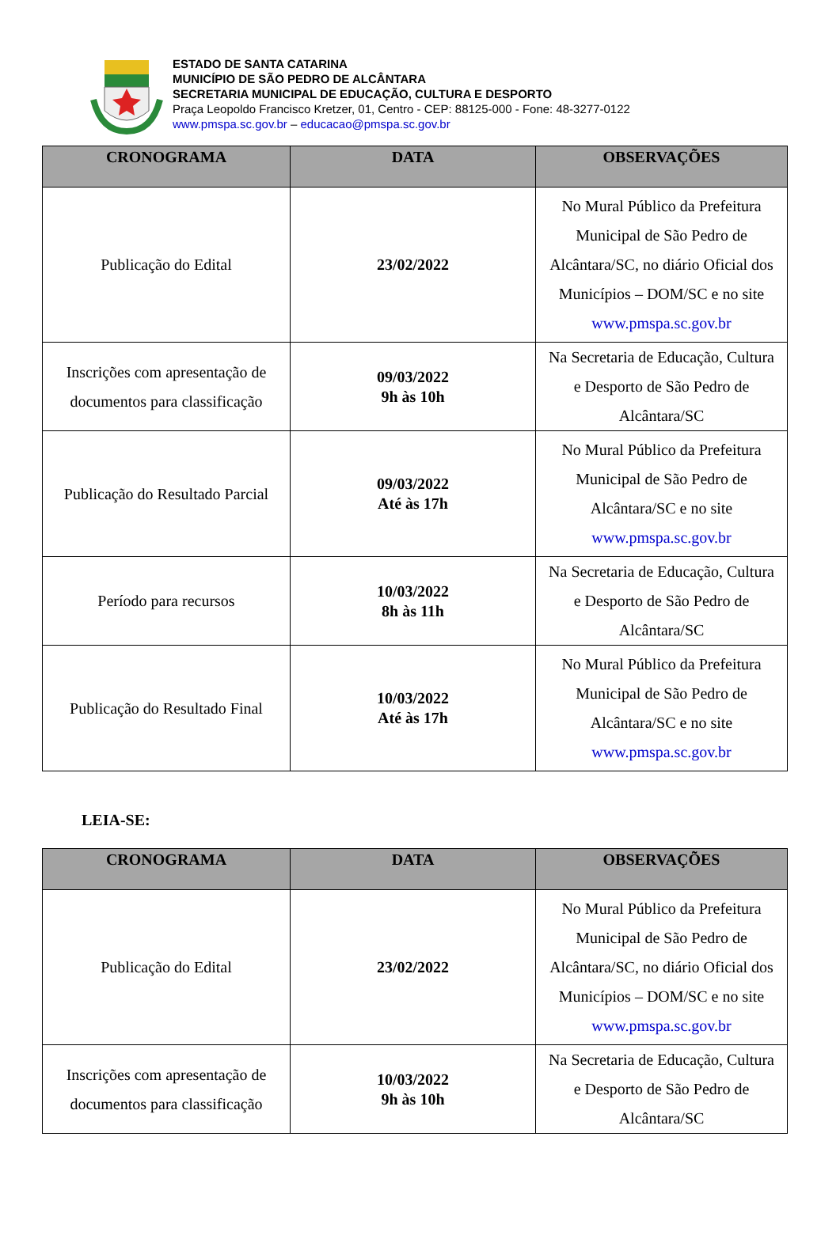ESTADO DE SANTA CATARINA
MUNICÍPIO DE SÃO PEDRO DE ALCÂNTARA
SECRETARIA MUNICIPAL DE EDUCAÇÃO, CULTURA E DESPORTO
Praça Leopoldo Francisco Kretzer, 01, Centro - CEP: 88125-000 - Fone: 48-3277-0122
www.pmspa.sc.gov.br – educacao@pmspa.sc.gov.br
| CRONOGRAMA | DATA | OBSERVAÇÕES |
| --- | --- | --- |
| Publicação do Edital | 23/02/2022 | No Mural Público da Prefeitura Municipal de São Pedro de Alcântara/SC, no diário Oficial dos Municípios – DOM/SC e no site www.pmspa.sc.gov.br |
| Inscrições com apresentação de documentos para classificação | 09/03/2022 9h às 10h | Na Secretaria de Educação, Cultura e Desporto de São Pedro de Alcântara/SC |
| Publicação do Resultado Parcial | 09/03/2022 Até às 17h | No Mural Público da Prefeitura Municipal de São Pedro de Alcântara/SC e no site www.pmspa.sc.gov.br |
| Período para recursos | 10/03/2022 8h às 11h | Na Secretaria de Educação, Cultura e Desporto de São Pedro de Alcântara/SC |
| Publicação do Resultado Final | 10/03/2022 Até às 17h | No Mural Público da Prefeitura Municipal de São Pedro de Alcântara/SC e no site www.pmspa.sc.gov.br |
LEIA-SE:
| CRONOGRAMA | DATA | OBSERVAÇÕES |
| --- | --- | --- |
| Publicação do Edital | 23/02/2022 | No Mural Público da Prefeitura Municipal de São Pedro de Alcântara/SC, no diário Oficial dos Municípios – DOM/SC e no site www.pmspa.sc.gov.br |
| Inscrições com apresentação de documentos para classificação | 10/03/2022 9h às 10h | Na Secretaria de Educação, Cultura e Desporto de São Pedro de Alcântara/SC |